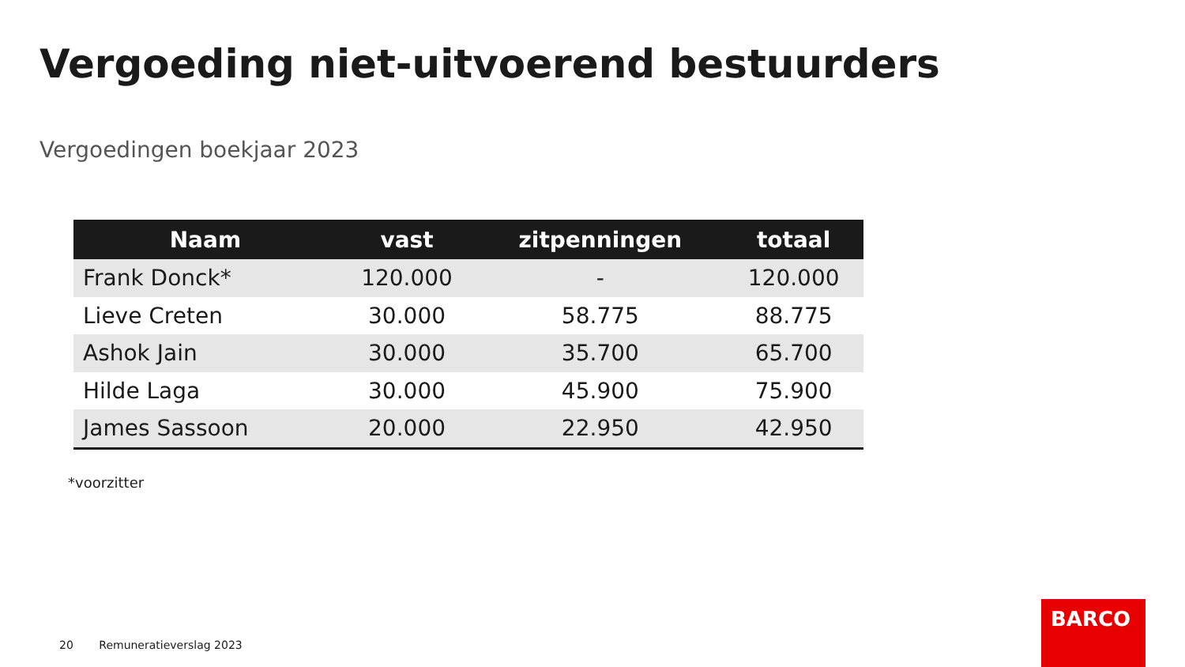Vergoeding niet-uitvoerend bestuurders
Vergoedingen boekjaar 2023
| Naam | vast | zitpenningen | totaal |
| --- | --- | --- | --- |
| Frank Donck* | 120.000 | - | 120.000 |
| Lieve Creten | 30.000 | 58.775 | 88.775 |
| Ashok Jain | 30.000 | 35.700 | 65.700 |
| Hilde Laga | 30.000 | 45.900 | 75.900 |
| James Sassoon | 20.000 | 22.950 | 42.950 |
*voorzitter
20 Remuneratieverslag 2023
BARCO